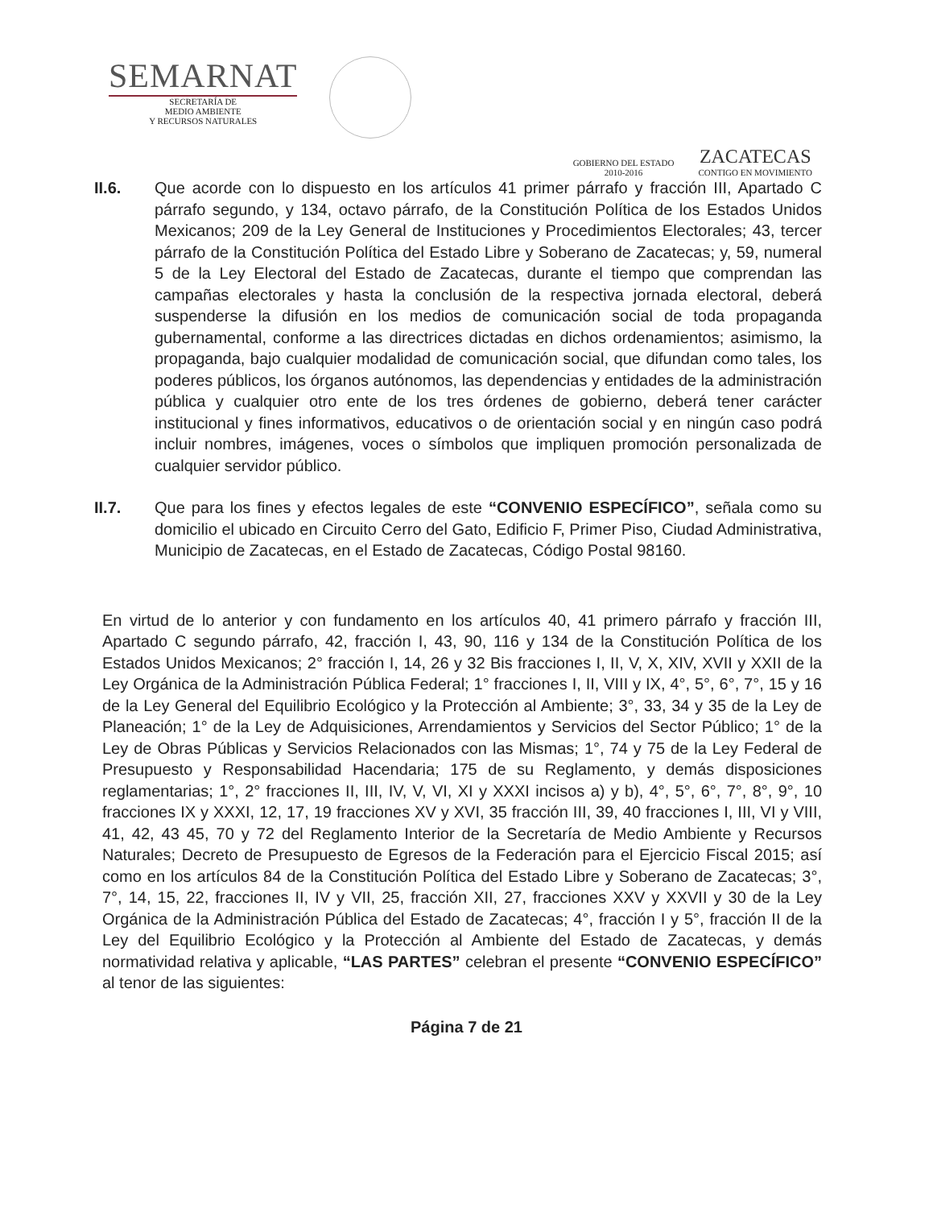SEMARNAT
SECRETARÍA DE
MEDIO AMBIENTE
Y RECURSOS NATURALES
GOBIERNO DEL ESTADO
2010-2016
ZACATECAS
CONTIGO EN MOVIMIENTO
II.6. Que acorde con lo dispuesto en los artículos 41 primer párrafo y fracción III, Apartado C párrafo segundo, y 134, octavo párrafo, de la Constitución Política de los Estados Unidos Mexicanos; 209 de la Ley General de Instituciones y Procedimientos Electorales; 43, tercer párrafo de la Constitución Política del Estado Libre y Soberano de Zacatecas; y, 59, numeral 5 de la Ley Electoral del Estado de Zacatecas, durante el tiempo que comprendan las campañas electorales y hasta la conclusión de la respectiva jornada electoral, deberá suspenderse la difusión en los medios de comunicación social de toda propaganda gubernamental, conforme a las directrices dictadas en dichos ordenamientos; asimismo, la propaganda, bajo cualquier modalidad de comunicación social, que difundan como tales, los poderes públicos, los órganos autónomos, las dependencias y entidades de la administración pública y cualquier otro ente de los tres órdenes de gobierno, deberá tener carácter institucional y fines informativos, educativos o de orientación social y en ningún caso podrá incluir nombres, imágenes, voces o símbolos que impliquen promoción personalizada de cualquier servidor público.
II.7. Que para los fines y efectos legales de este “CONVENIO ESPECÍFICO”, señala como su domicilio el ubicado en Circuito Cerro del Gato, Edificio F, Primer Piso, Ciudad Administrativa, Municipio de Zacatecas, en el Estado de Zacatecas, Código Postal 98160.
En virtud de lo anterior y con fundamento en los artículos 40, 41 primero párrafo y fracción III, Apartado C segundo párrafo, 42, fracción I, 43, 90, 116 y 134 de la Constitución Política de los Estados Unidos Mexicanos; 2° fracción I, 14, 26 y 32 Bis fracciones I, II, V, X, XIV, XVII y XXII de la Ley Orgánica de la Administración Pública Federal; 1° fracciones I, II, VIII y IX, 4°, 5°, 6°, 7°, 15 y 16 de la Ley General del Equilibrio Ecológico y la Protección al Ambiente; 3°, 33, 34 y 35 de la Ley de Planeación; 1° de la Ley de Adquisiciones, Arrendamientos y Servicios del Sector Público; 1° de la Ley de Obras Públicas y Servicios Relacionados con las Mismas; 1°, 74 y 75 de la Ley Federal de Presupuesto y Responsabilidad Hacendaria; 175 de su Reglamento, y demás disposiciones reglamentarias; 1°, 2° fracciones II, III, IV, V, VI, XI y XXXI incisos a) y b), 4°, 5°, 6°, 7°, 8°, 9°, 10 fracciones IX y XXXI, 12, 17, 19 fracciones XV y XVI, 35 fracción III, 39, 40 fracciones I, III, VI y VIII, 41, 42, 43 45, 70 y 72 del Reglamento Interior de la Secretaría de Medio Ambiente y Recursos Naturales; Decreto de Presupuesto de Egresos de la Federación para el Ejercicio Fiscal 2015; así como en los artículos 84 de la Constitución Política del Estado Libre y Soberano de Zacatecas; 3°, 7°, 14, 15, 22, fracciones II, IV y VII, 25, fracción XII, 27, fracciones XXV y XXVII y 30 de la Ley Orgánica de la Administración Pública del Estado de Zacatecas; 4°, fracción I y 5°, fracción II de la Ley del Equilibrio Ecológico y la Protección al Ambiente del Estado de Zacatecas, y demás normatividad relativa y aplicable, “LAS PARTES” celebran el presente “CONVENIO ESPECÍFICO” al tenor de las siguientes:
Página 7 de 21